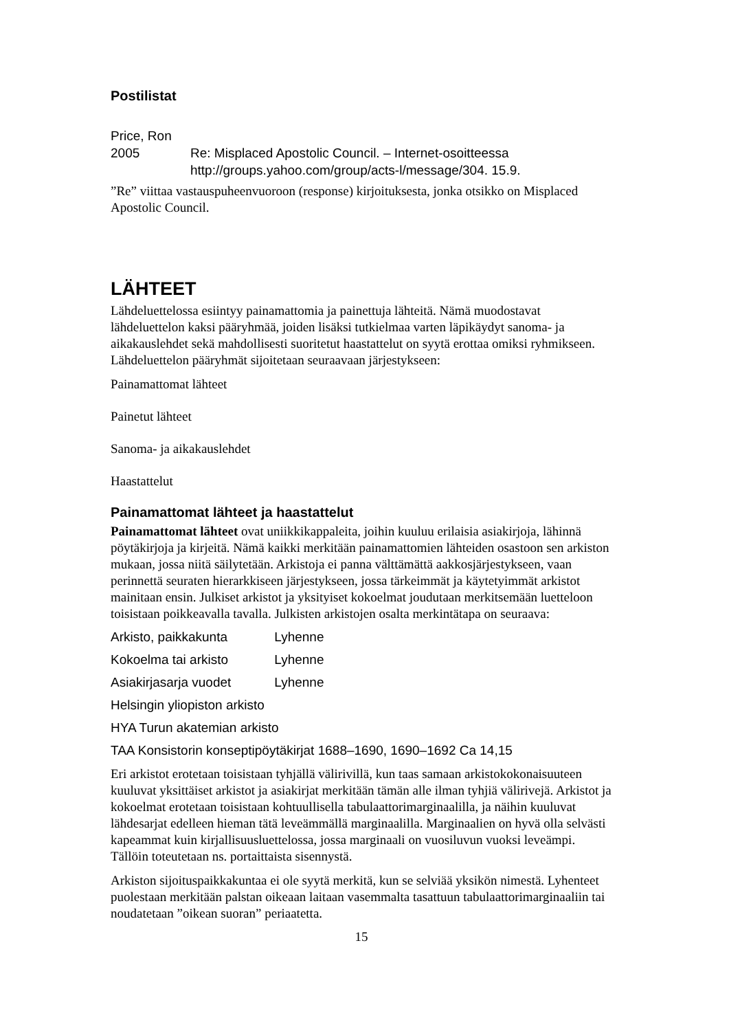Postilistat
Price, Ron
2005 Re: Misplaced Apostolic Council. – Internet-osoitteessa
http://groups.yahoo.com/group/acts-l/message/304. 15.9.
”Re” viittaa vastauspuheenvuoroon (response) kirjoituksesta, jonka otsikko on Misplaced Apostolic Council.
LÄHTEET
Lähdeluettelossa esiintyy painamattomia ja painettuja lähteitä. Nämä muodostavat lähdeluettelon kaksi pääryhmää, joiden lisäksi tutkielmaa varten läpikäydyt sanoma- ja aikakauslehdet sekä mahdollisesti suoritetut haastattelut on syytä erottaa omiksi ryhmikseen. Lähdeluettelon pääryhmät sijoitetaan seuraavaan järjestykseen:
Painamattomat lähteet
Painetut lähteet
Sanoma- ja aikakauslehdet
Haastattelut
Painamattomat lähteet ja haastattelut
Painamattomat lähteet ovat uniikkikappaleita, joihin kuuluu erilaisia asiakirjoja, lähinnä pöytäkirjoja ja kirjeitä. Nämä kaikki merkitään painamattomien lähteiden osastoon sen arkiston mukaan, jossa niitä säilytetään. Arkistoja ei panna välttämättä aakkosjärjestykseen, vaan perinnettä seuraten hierarkkiseen järjestykseen, jossa tärkeimmät ja käytetyimmät arkistot mainitaan ensin. Julkiset arkistot ja yksityiset kokoelmat joudutaan merkitsemään luetteloon toisistaan poikkeavalla tavalla. Julkisten arkistojen osalta merkintätapa on seuraava:
Arkisto, paikkakunta Lyhenne
Kokoelma tai arkisto Lyhenne
Asiakirjasarja vuodet Lyhenne
Helsingin yliopiston arkisto
HYA Turun akatemian arkisto
TAA Konsistorin konseptipöytäkirjat 1688–1690, 1690–1692 Ca 14,15
Eri arkistot erotetaan toisistaan tyhjällä välirivillä, kun taas samaan arkistokokonaisuuteen kuuluvat yksittäiset arkistot ja asiakirjat merkitään tämän alle ilman tyhjiä välirivejä. Arkistot ja kokoelmat erotetaan toisistaan kohtuullisella tabulaattorimarginaalilla, ja näihin kuuluvat lähdesarjat edelleen hieman tätä leveämmällä marginaalilla. Marginaalien on hyvä olla selvästi kapeammat kuin kirjallisuusluettelossa, jossa marginaali on vuosiluvun vuoksi leveämpi. Tällöin toteutetaan ns. portaittaista sisennystä.
Arkiston sijoituspaikkakuntaa ei ole syytä merkitä, kun se selviää yksikön nimestä. Lyhenteet puolestaan merkitään palstan oikeaan laitaan vasemmalta tasattuun tabulaattorimarginaaliin tai noudatetaan ”oikean suoran” periaatetta.
15